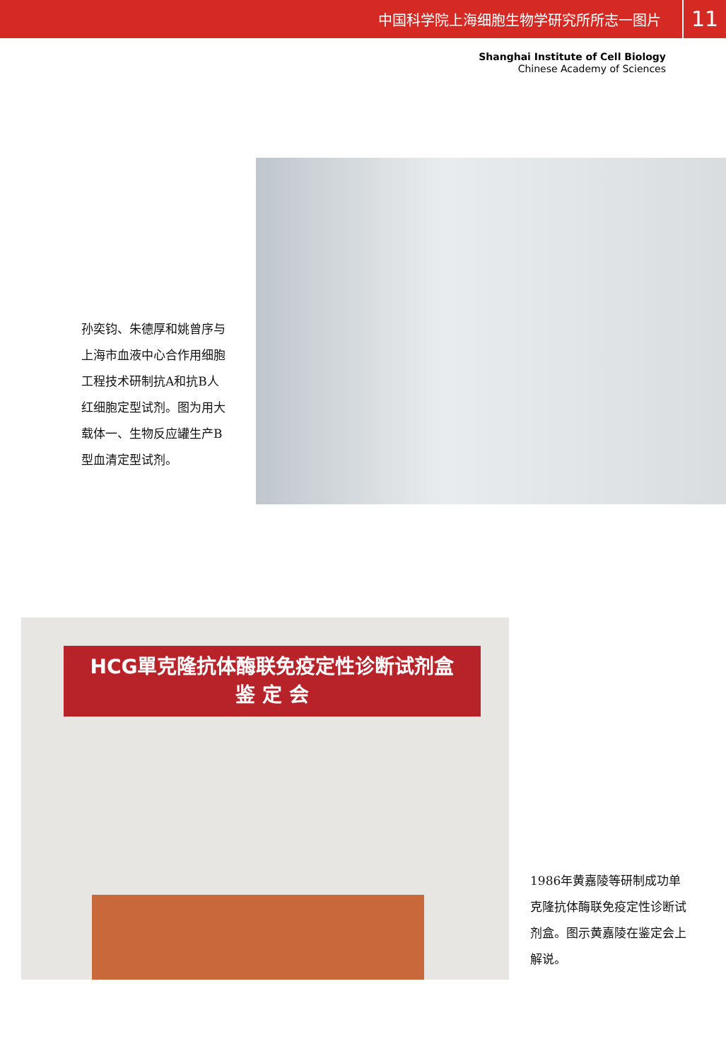中国科学院上海细胞生物学研究所所志一图片 11
Shanghai Institute of Cell Biology
Chinese Academy of Sciences
孙奕钧、朱德厚和姚曾序与上海市血液中心合作用细胞工程技术研制抗A和抗B人红细胞定型试剂。图为用大载体一、生物反应罐生产B型血清定型试剂。
HCG單克隆抗体酶联免疫定性诊断试剂盒
鉴 定 会
1986年黄嘉陵等研制成功单克隆抗体酶联免疫定性诊断试剂盒。图示黄嘉陵在鉴定会上解说。